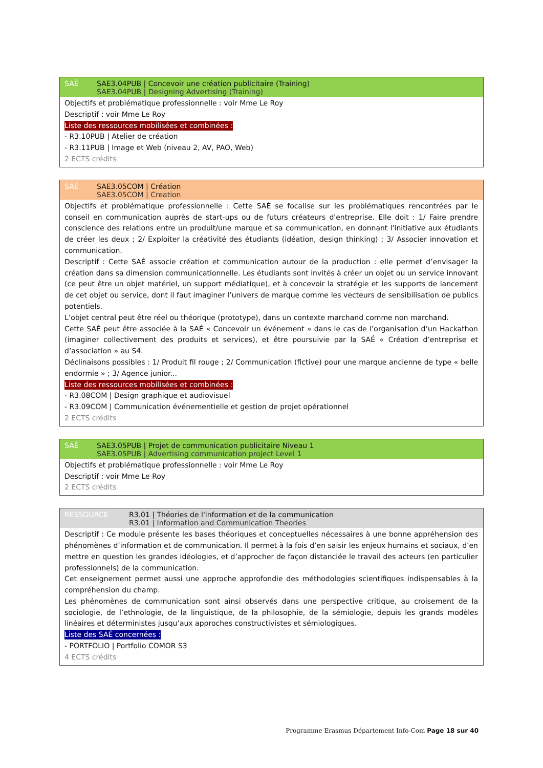SAÉ SAE3.04PUB | Concevoir une création publicitaire (Training)
SAE3.04PUB | Designing Advertising (Training)
Objectifs et problématique professionnelle : voir Mme Le Roy
Descriptif : voir Mme Le Roy
Liste des ressources mobilisées et combinées :
- R3.10PUB | Atelier de création
- R3.11PUB | Image et Web (niveau 2, AV, PAO, Web)
2 ECTS crédits
SAÉ SAE3.05COM | Création
SAE3.05COM | Creation
Objectifs et problématique professionnelle : Cette SAÉ se focalise sur les problématiques rencontrées par le conseil en communication auprès de start-ups ou de futurs créateurs d'entreprise. Elle doit : 1/ Faire prendre conscience des relations entre un produit/une marque et sa communication, en donnant l'initiative aux étudiants de créer les deux ; 2/ Exploiter la créativité des étudiants (idéation, design thinking) ; 3/ Associer innovation et communication.
Descriptif : Cette SAÉ associe création et communication autour de la production : elle permet d’envisager la création dans sa dimension communicationnelle. Les étudiants sont invités à créer un objet ou un service innovant (ce peut être un objet matériel, un support médiatique), et à concevoir la stratégie et les supports de lancement de cet objet ou service, dont il faut imaginer l’univers de marque comme les vecteurs de sensibilisation de publics potentiels.
L’objet central peut être réel ou théorique (prototype), dans un contexte marchand comme non marchand.
Cette SAÉ peut être associée à la SAÉ « Concevoir un événement » dans le cas de l’organisation d’un Hackathon (imaginer collectivement des produits et services), et être poursuivie par la SAÉ « Création d’entreprise et d’association » au S4.
Déclinaisons possibles : 1/ Produit fil rouge ; 2/ Communication (fictive) pour une marque ancienne de type « belle endormie » ; 3/ Agence junior...
Liste des ressources mobilisées et combinées :
- R3.08COM | Design graphique et audiovisuel
- R3.09COM | Communication événementielle et gestion de projet opérationnel
2 ECTS crédits
SAÉ SAE3.05PUB | Projet de communication publicitaire Niveau 1
SAE3.05PUB | Advertising communication project Level 1
Objectifs et problématique professionnelle : voir Mme Le Roy
Descriptif : voir Mme Le Roy
2 ECTS crédits
RESSOURCE R3.01 | Théories de l'information et de la communication
R3.01 | Information and Communication Theories
Descriptif : Ce module présente les bases théoriques et conceptuelles nécessaires à une bonne appréhension des phénomènes d’information et de communication. Il permet à la fois d’en saisir les enjeux humains et sociaux, d’en mettre en question les grandes idéologies, et d’approcher de façon distanciée le travail des acteurs (en particulier professionnels) de la communication.
Cet enseignement permet aussi une approche approfondie des méthodologies scientifiques indispensables à la compréhension du champ.
Les phénomènes de communication sont ainsi observés dans une perspective critique, au croisement de la sociologie, de l’ethnologie, de la linguistique, de la philosophie, de la sémiologie, depuis les grands modèles linéaires et déterministes jusqu’aux approches constructivistes et sémiologiques.
Liste des SAÉ concernées :
- PORTFOLIO | Portfolio COMOR S3
4 ECTS crédits
Programme Erasmus Département Info-Com Page 18 sur 40